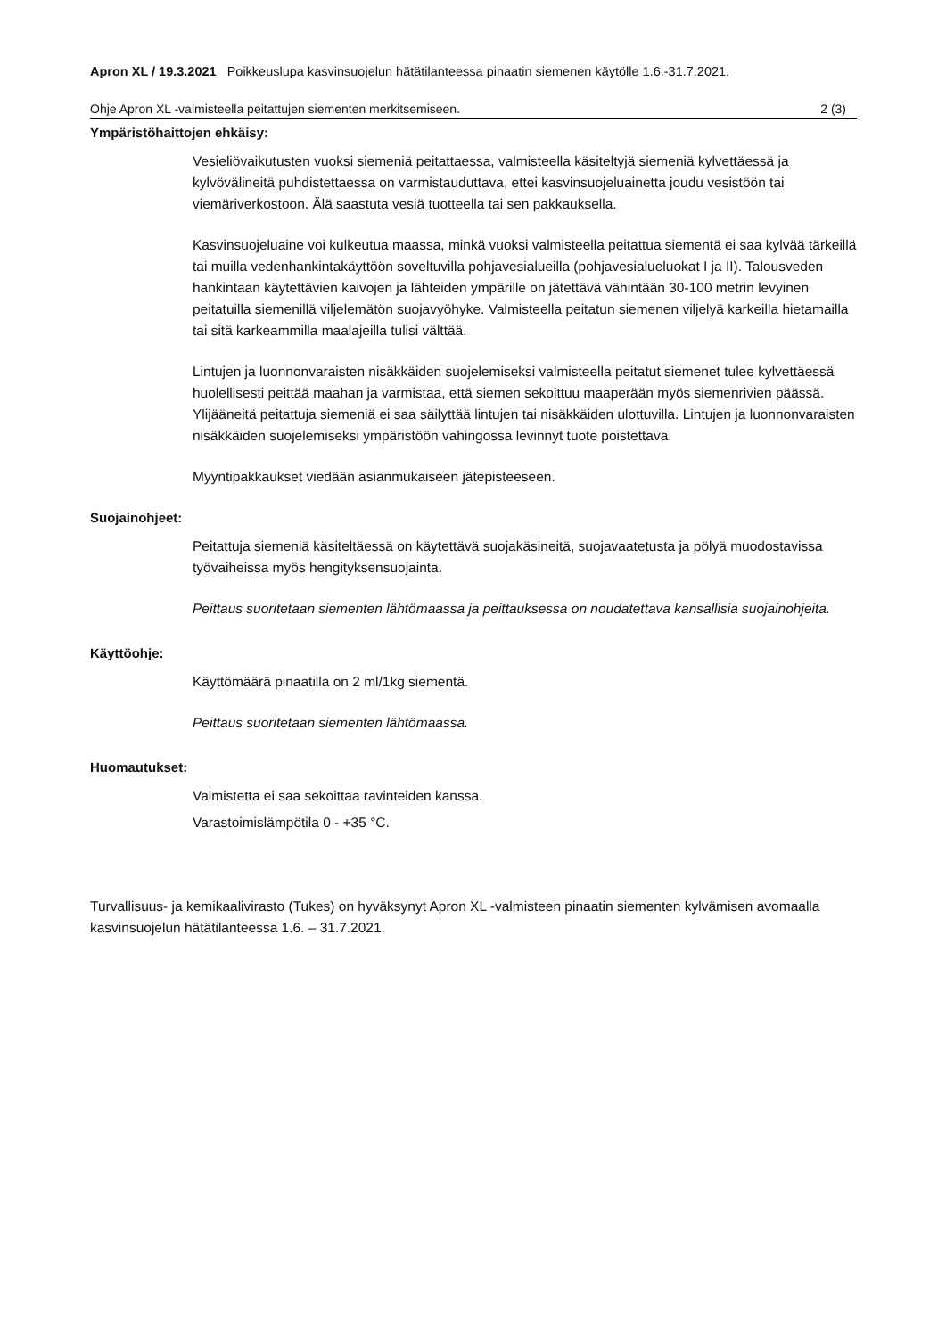Apron XL / 19.3.2021 Poikkeuslupa kasvinsuojelun hätätilanteessa pinaatin siemenen käytölle 1.6.-31.7.2021.
Ohje Apron XL -valmisteella peitattujen siementen merkitsemiseen. 2 (3)
Ympäristöhaittojen ehkäisy:
Vesieliövaikutusten vuoksi siemeniä peitattaessa, valmisteella käsiteltyjä siemeniä kylvettäessä ja kylvövälineitä puhdistettaessa on varmistauduttava, ettei kasvinsuojeluainetta joudu vesistöön tai viemäriverkostoon. Älä saastuta vesiä tuotteella tai sen pakkauksella.
Kasvinsuojeluaine voi kulkeutua maassa, minkä vuoksi valmisteella peitattua siementä ei saa kylvää tärkeillä tai muilla vedenhankintakäyttöön soveltuvilla pohjavesialueilla (pohjavesialueluokat I ja II). Talousveden hankintaan käytettävien kaivojen ja lähteiden ympärille on jätettävä vähintään 30-100 metrin levyinen peitatuilla siemenillä viljelemätön suojavyöhyke. Valmisteella peitatun siemenen viljelyä karkeilla hietamailla tai sitä karkeammilla maalajeilla tulisi välttää.
Lintujen ja luonnonvaraisten nisäkkäiden suojelemiseksi valmisteella peitatut siemenet tulee kylvettäessä huolellisesti peittää maahan ja varmistaa, että siemen sekoittuu maaperään myös siemenrivien päässä. Ylijääneitä peitattuja siemeniä ei saa säilyttää lintujen tai nisäkkäiden ulottuvilla. Lintujen ja luonnonvaraisten nisäkkäiden suojelemiseksi ympäristöön vahingossa levinnyt tuote poistettava.
Myyntipakkaukset viedään asianmukaiseen jätepisteeseen.
Suojainohjeet:
Peitattuja siemeniä käsiteltäessä on käytettävä suojakäsineitä, suojavaatetusta ja pölyä muodostavissa työvaiheissa myös hengityksensuojainta.
Peittaus suoritetaan siementen lähtömaassa ja peittauksessa on noudatettava kansallisia suojainohjeita.
Käyttöohje:
Käyttömäärä pinaatilla on 2 ml/1kg siementä.
Peittaus suoritetaan siementen lähtömaassa.
Huomautukset:
Valmistetta ei saa sekoittaa ravinteiden kanssa.
Varastoimislämpötila 0 - +35 °C.
Turvallisuus- ja kemikaalivirasto (Tukes) on hyväksynyt Apron XL -valmisteen pinaatin siementen kylvämisen avomaalla kasvinsuojelun hätätilanteessa 1.6. – 31.7.2021.